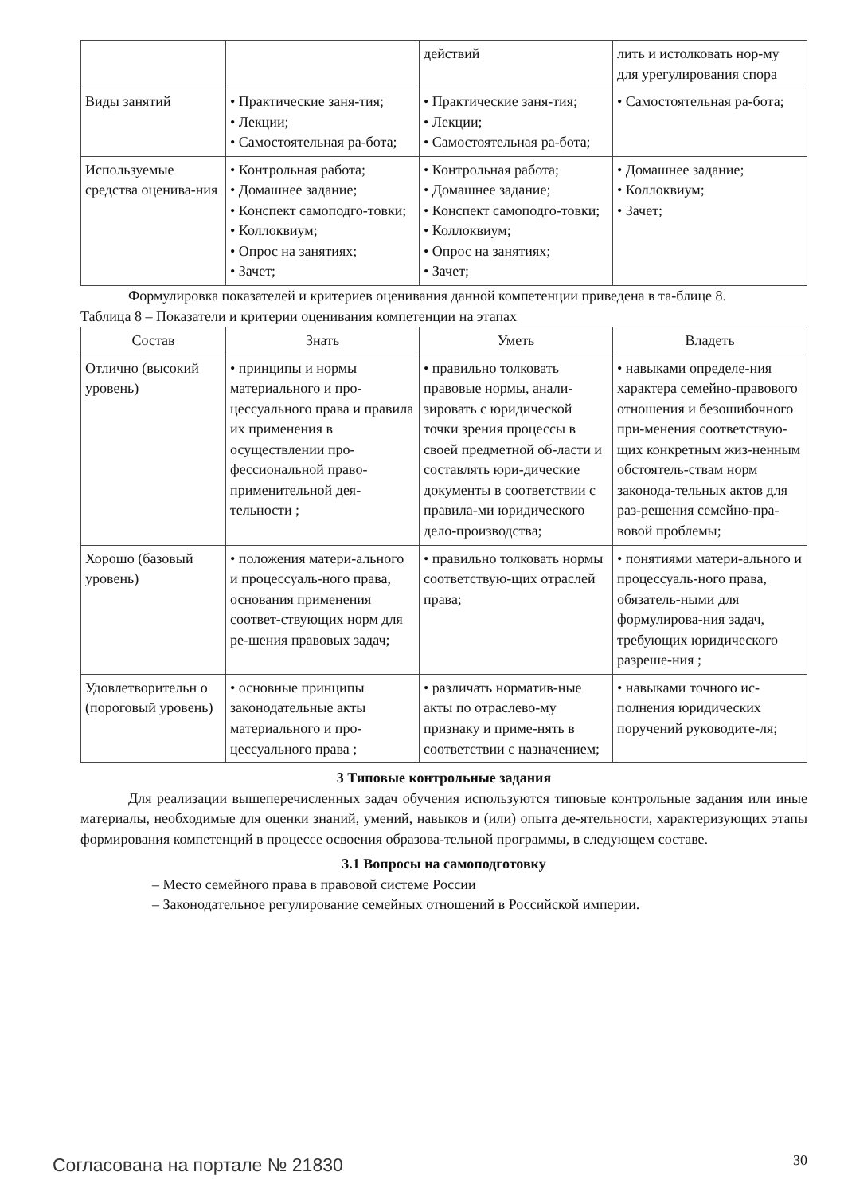| | | действий | лить и истолковать нор-му для урегулирования спора |
| Виды занятий | • Практические заня-тия; • Лекции; • Самостоятельная ра-бота; | • Практические заня-тия; • Лекции; • Самостоятельная ра-бота; | • Самостоятельная ра-бота; |
| Используемые средства оценива-ния | • Контрольная работа; • Домашнее задание; • Конспект самоподго-товки; • Коллоквиум; • Опрос на занятиях; • Зачет; | • Контрольная работа; • Домашнее задание; • Конспект самоподго-товки; • Коллоквиум; • Опрос на занятиях; • Зачет; | • Домашнее задание; • Коллоквиум; • Зачет; |
Формулировка показателей и критериев оценивания данной компетенции приведена в та-блице 8.
Таблица 8 – Показатели и критерии оценивания компетенции на этапах
| Состав | Знать | Уметь | Владеть |
| --- | --- | --- | --- |
| Отлично (высокий уровень) | • принципы и нормы материального и про-цессуального права и правила их применения в осуществлении про-фессиональной право-применительной дея-тельности ; | • правильно толковать правовые нормы, анали-зировать с юридической точки зрения процессы в своей предметной об-ласти и составлять юри-дические документы в соответствии с правила-ми юридического дело-производства; | • навыками определе-ния характера семейно-правового отношения и безошибочного при-менения соответствую-щих конкретным жиз-ненным обстоятель-ствам норм законода-тельных актов для раз-решения семейно-пра-вовой проблемы; |
| Хорошо (базовый уровень) | • положения матери-ального и процессуаль-ного права, основания применения соответ-ствующих норм для ре-шения правовых задач; | • правильно толковать нормы соответствую-щих отраслей права; | • понятиями матери-ального и процессуаль-ного права, обязатель-ными для формулирова-ния задач, требующих юридического разреше-ния ; |
| Удовлетворительн о (пороговый уровень) | • основные принципы законодательные акты материального и про-цессуального права ; | • различать норматив-ные акты по отраслево-му признаку и приме-нять в соответствии с назначением; | • навыками точного ис-полнения юридических поручений руководите-ля; |
3 Типовые контрольные задания
Для реализации вышеперечисленных задач обучения используются типовые контрольные задания или иные материалы, необходимые для оценки знаний, умений, навыков и (или) опыта де-ятельности, характеризующих этапы формирования компетенций в процессе освоения образова-тельной программы, в следующем составе.
3.1 Вопросы на самоподготовку
– Место семейного права в правовой системе России
– Законодательное регулирование семейных отношений в Российской империи.
Согласована на портале № 21830 30